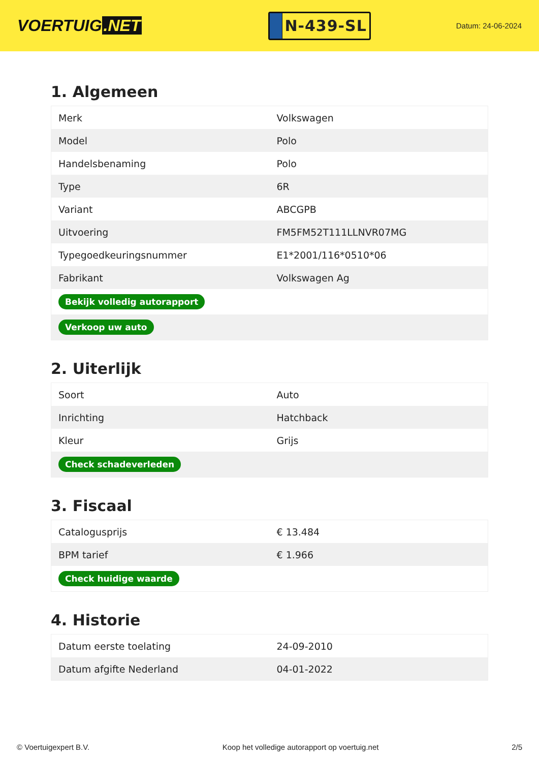VOERTUIG.NET
N-439-SL
Datum: 24-06-2024
1. Algemeen
| Merk | Volkswagen |
| Model | Polo |
| Handelsbenaming | Polo |
| Type | 6R |
| Variant | ABCGPB |
| Uitvoering | FM5FM52T111LLNVR07MG |
| Typegoedkeuringsnummer | E1*2001/116*0510*06 |
| Fabrikant | Volkswagen Ag |
| Bekijk volledig autorapport | |
| Verkoop uw auto | |
2. Uiterlijk
| Soort | Auto |
| Inrichting | Hatchback |
| Kleur | Grijs |
| Check schadeverleden | |
3. Fiscaal
| Catalogusprijs | € 13.484 |
| BPM tarief | € 1.966 |
| Check huidige waarde | |
4. Historie
| Datum eerste toelating | 24-09-2010 |
| Datum afgifte Nederland | 04-01-2022 |
© Voertuigexpert B.V. Koop het volledige autorapport op voertuig.net 2/5